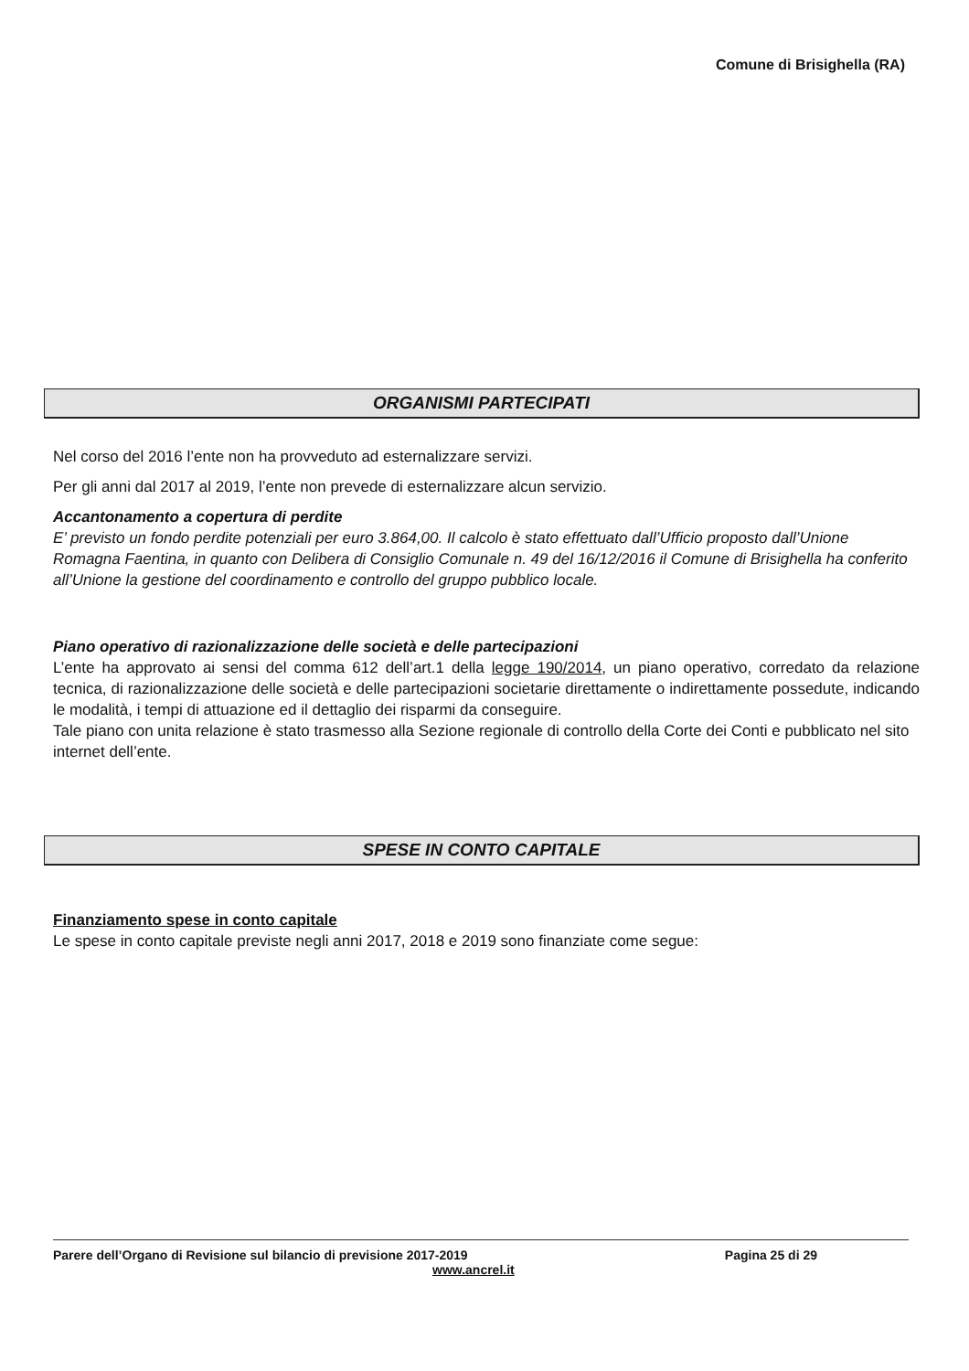Comune di Brisighella (RA)
ORGANISMI PARTECIPATI
Nel corso del 2016 l’ente non ha provveduto ad esternalizzare servizi.
Per gli anni dal 2017 al 2019, l’ente non prevede di esternalizzare alcun servizio.
Accantonamento a copertura di perdite
E’ previsto un fondo perdite potenziali per euro 3.864,00. Il calcolo è stato effettuato dall’Ufficio proposto dall’Unione Romagna Faentina, in quanto con Delibera di Consiglio Comunale n. 49 del 16/12/2016 il Comune di Brisighella ha conferito all’Unione la gestione del coordinamento e controllo del gruppo pubblico locale.
Piano operativo di razionalizzazione delle società e delle partecipazioni
L’ente ha approvato ai sensi del comma 612 dell’art.1 della legge 190/2014, un piano operativo, corredato da relazione tecnica, di razionalizzazione delle società e delle partecipazioni societarie direttamente o indirettamente possedute, indicando le modalità, i tempi di attuazione ed il dettaglio dei risparmi da conseguire.
Tale piano con unita relazione è stato trasmesso alla Sezione regionale di controllo della Corte dei Conti e pubblicato nel sito internet dell’ente.
SPESE IN CONTO CAPITALE
Finanziamento spese in conto capitale
Le spese in conto capitale previste negli anni 2017, 2018 e 2019 sono finanziate come segue:
Parere dell’Organo di Revisione sul bilancio di previsione 2017-2019 Pagina 25 di 29
www.ancrel.it